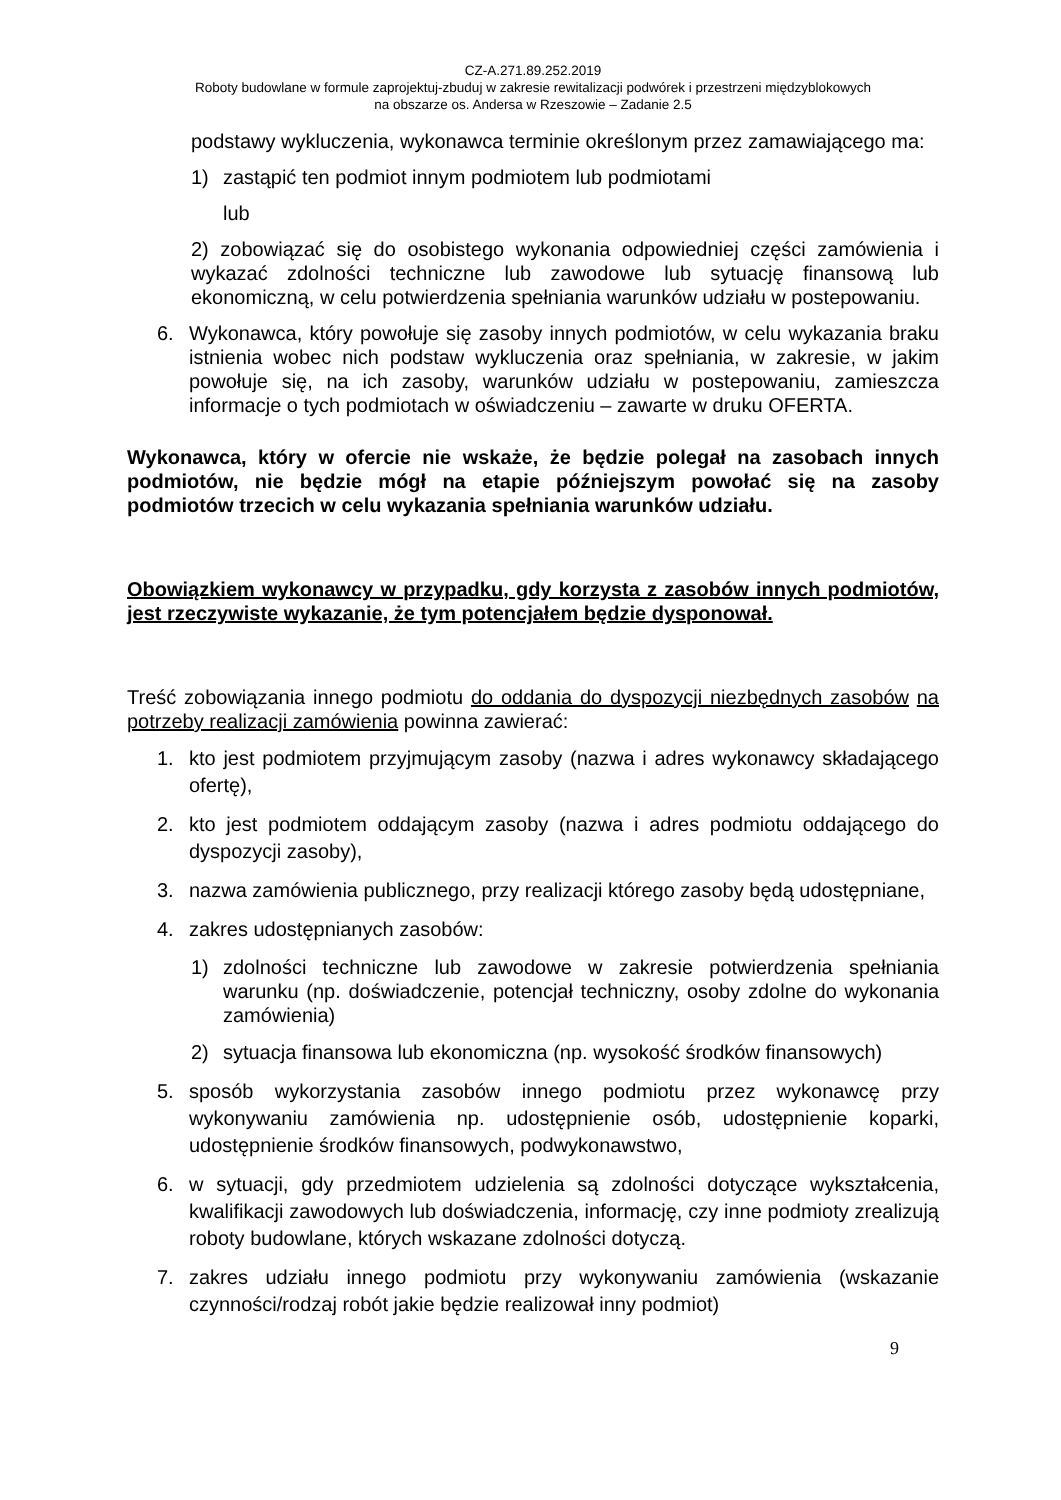CZ-A.271.89.252.2019
Roboty budowlane w formule zaprojektuj-zbuduj w zakresie rewitalizacji podwórek i przestrzeni międzyblokowych
na obszarze os. Andersa w Rzeszowie – Zadanie 2.5
podstawy wykluczenia, wykonawca terminie określonym przez zamawiającego ma:
1) zastąpić ten podmiot innym podmiotem lub podmiotami
lub
2) zobowiązać się do osobistego wykonania odpowiedniej części zamówienia i wykazać zdolności techniczne lub zawodowe lub sytuację finansową lub ekonomiczną, w celu potwierdzenia spełniania warunków udziału w postepowaniu.
6. Wykonawca, który powołuje się zasoby innych podmiotów, w celu wykazania braku istnienia wobec nich podstaw wykluczenia oraz spełniania, w zakresie, w jakim powołuje się, na ich zasoby, warunków udziału w postepowaniu, zamieszcza informacje o tych podmiotach w oświadczeniu – zawarte w druku OFERTA.
Wykonawca, który w ofercie nie wskaże, że będzie polegał na zasobach innych podmiotów, nie będzie mógł na etapie późniejszym powołać się na zasoby podmiotów trzecich w celu wykazania spełniania warunków udziału.
Obowiązkiem wykonawcy w przypadku, gdy korzysta z zasobów innych podmiotów, jest rzeczywiste wykazanie, że tym potencjałem będzie dysponował.
Treść zobowiązania innego podmiotu do oddania do dyspozycji niezbędnych zasobów na potrzeby realizacji zamówienia powinna zawierać:
1. kto jest podmiotem przyjmującym zasoby (nazwa i adres wykonawcy składającego ofertę),
2. kto jest podmiotem oddającym zasoby (nazwa i adres podmiotu oddającego do dyspozycji zasoby),
3. nazwa zamówienia publicznego, przy realizacji którego zasoby będą udostępniane,
4. zakres udostępnianych zasobów:
1) zdolności techniczne lub zawodowe w zakresie potwierdzenia spełniania warunku (np. doświadczenie, potencjał techniczny, osoby zdolne do wykonania zamówienia)
2) sytuacja finansowa lub ekonomiczna (np. wysokość środków finansowych)
5. sposób wykorzystania zasobów innego podmiotu przez wykonawcę przy wykonywaniu zamówienia np. udostępnienie osób, udostępnienie koparki, udostępnienie środków finansowych, podwykonawstwo,
6. w sytuacji, gdy przedmiotem udzielenia są zdolności dotyczące wykształcenia, kwalifikacji zawodowych lub doświadczenia, informację, czy inne podmioty zrealizują roboty budowlane, których wskazane zdolności dotyczą.
7. zakres udziału innego podmiotu przy wykonywaniu zamówienia (wskazanie czynności/rodzaj robót jakie będzie realizował inny podmiot)
9